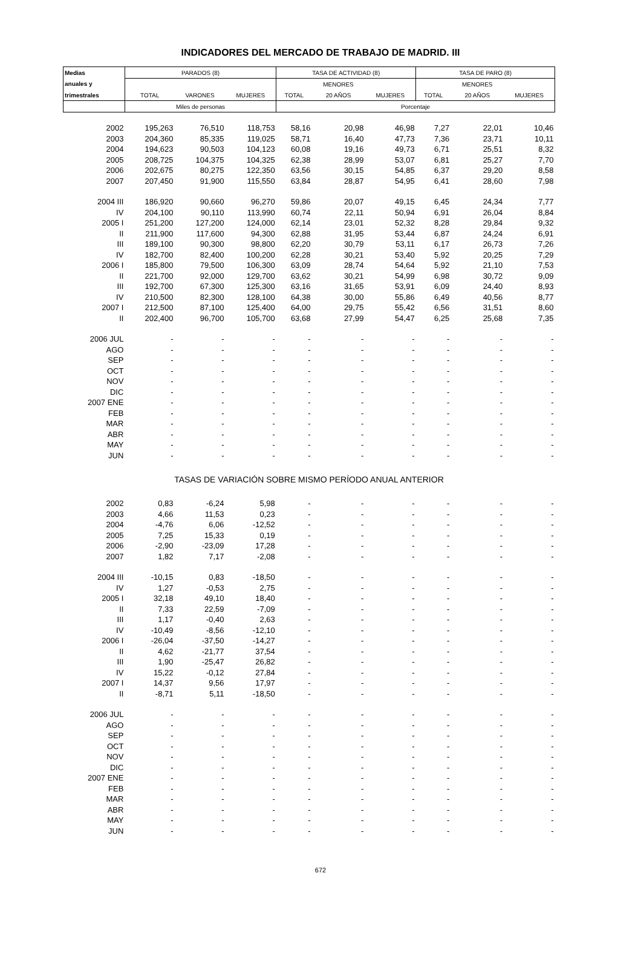INDICADORES DEL MERCADO DE TRABAJO DE MADRID. III
| Medias | PARADOS (8) | | | TASA DE ACTIVIDAD (8) | | | TASA DE PARO (8) | | |
| --- | --- | --- | --- | --- | --- | --- | --- | --- | --- |
| anuales y | | | | | MENORES | | | MENORES | |
| trimestrales | TOTAL | VARONES | MUJERES | TOTAL | 20 AÑOS | MUJERES | TOTAL | 20 AÑOS | MUJERES |
| | Miles de personas | | | Porcentaje | | | | | |
| 2002 | 195,263 | 76,510 | 118,753 | 58,16 | 20,98 | 46,98 | 7,27 | 22,01 | 10,46 |
| 2003 | 204,360 | 85,335 | 119,025 | 58,71 | 16,40 | 47,73 | 7,36 | 23,71 | 10,11 |
| 2004 | 194,623 | 90,503 | 104,123 | 60,08 | 19,16 | 49,73 | 6,71 | 25,51 | 8,32 |
| 2005 | 208,725 | 104,375 | 104,325 | 62,38 | 28,99 | 53,07 | 6,81 | 25,27 | 7,70 |
| 2006 | 202,675 | 80,275 | 122,350 | 63,56 | 30,15 | 54,85 | 6,37 | 29,20 | 8,58 |
| 2007 | 207,450 | 91,900 | 115,550 | 63,84 | 28,87 | 54,95 | 6,41 | 28,60 | 7,98 |
| 2004 III | 186,920 | 90,660 | 96,270 | 59,86 | 20,07 | 49,15 | 6,45 | 24,34 | 7,77 |
| IV | 204,100 | 90,110 | 113,990 | 60,74 | 22,11 | 50,94 | 6,91 | 26,04 | 8,84 |
| 2005 I | 251,200 | 127,200 | 124,000 | 62,14 | 23,01 | 52,32 | 8,28 | 29,84 | 9,32 |
| II | 211,900 | 117,600 | 94,300 | 62,88 | 31,95 | 53,44 | 6,87 | 24,24 | 6,91 |
| III | 189,100 | 90,300 | 98,800 | 62,20 | 30,79 | 53,11 | 6,17 | 26,73 | 7,26 |
| IV | 182,700 | 82,400 | 100,200 | 62,28 | 30,21 | 53,40 | 5,92 | 20,25 | 7,29 |
| 2006 I | 185,800 | 79,500 | 106,300 | 63,09 | 28,74 | 54,64 | 5,92 | 21,10 | 7,53 |
| II | 221,700 | 92,000 | 129,700 | 63,62 | 30,21 | 54,99 | 6,98 | 30,72 | 9,09 |
| III | 192,700 | 67,300 | 125,300 | 63,16 | 31,65 | 53,91 | 6,09 | 24,40 | 8,93 |
| IV | 210,500 | 82,300 | 128,100 | 64,38 | 30,00 | 55,86 | 6,49 | 40,56 | 8,77 |
| 2007 I | 212,500 | 87,100 | 125,400 | 64,00 | 29,75 | 55,42 | 6,56 | 31,51 | 8,60 |
| II | 202,400 | 96,700 | 105,700 | 63,68 | 27,99 | 54,47 | 6,25 | 25,68 | 7,35 |
| 2006 JUL | - | - | - | - | - | - | - | - | - |
| AGO | - | - | - | - | - | - | - | - | - |
| SEP | - | - | - | - | - | - | - | - | - |
| OCT | - | - | - | - | - | - | - | - | - |
| NOV | - | - | - | - | - | - | - | - | - |
| DIC | - | - | - | - | - | - | - | - | - |
| 2007 ENE | - | - | - | - | - | - | - | - | - |
| FEB | - | - | - | - | - | - | - | - | - |
| MAR | - | - | - | - | - | - | - | - | - |
| ABR | - | - | - | - | - | - | - | - | - |
| MAY | - | - | - | - | - | - | - | - | - |
| JUN | - | - | - | - | - | - | - | - | - |
| TASAS DE VARIACIÓN SOBRE MISMO PERÍODO ANUAL ANTERIOR | | | | | | | | | |
| 2002 | 0,83 | -6,24 | 5,98 | - | - | - | - | - | - |
| 2003 | 4,66 | 11,53 | 0,23 | - | - | - | - | - | - |
| 2004 | -4,76 | 6,06 | -12,52 | - | - | - | - | - | - |
| 2005 | 7,25 | 15,33 | 0,19 | - | - | - | - | - | - |
| 2006 | -2,90 | -23,09 | 17,28 | - | - | - | - | - | - |
| 2007 | 1,82 | 7,17 | -2,08 | - | - | - | - | - | - |
| 2004 III | -10,15 | 0,83 | -18,50 | - | - | - | - | - | - |
| IV | 1,27 | -0,53 | 2,75 | - | - | - | - | - | - |
| 2005 I | 32,18 | 49,10 | 18,40 | - | - | - | - | - | - |
| II | 7,33 | 22,59 | -7,09 | - | - | - | - | - | - |
| III | 1,17 | -0,40 | 2,63 | - | - | - | - | - | - |
| IV | -10,49 | -8,56 | -12,10 | - | - | - | - | - | - |
| 2006 I | -26,04 | -37,50 | -14,27 | - | - | - | - | - | - |
| II | 4,62 | -21,77 | 37,54 | - | - | - | - | - | - |
| III | 1,90 | -25,47 | 26,82 | - | - | - | - | - | - |
| IV | 15,22 | -0,12 | 27,84 | - | - | - | - | - | - |
| 2007 I | 14,37 | 9,56 | 17,97 | - | - | - | - | - | - |
| II | -8,71 | 5,11 | -18,50 | - | - | - | - | - | - |
| 2006 JUL | - | - | - | - | - | - | - | - | - |
| AGO | - | - | - | - | - | - | - | - | - |
| SEP | - | - | - | - | - | - | - | - | - |
| OCT | - | - | - | - | - | - | - | - | - |
| NOV | - | - | - | - | - | - | - | - | - |
| DIC | - | - | - | - | - | - | - | - | - |
| 2007 ENE | - | - | - | - | - | - | - | - | - |
| FEB | - | - | - | - | - | - | - | - | - |
| MAR | - | - | - | - | - | - | - | - | - |
| ABR | - | - | - | - | - | - | - | - | - |
| MAY | - | - | - | - | - | - | - | - | - |
| JUN | - | - | - | - | - | - | - | - | - |
672